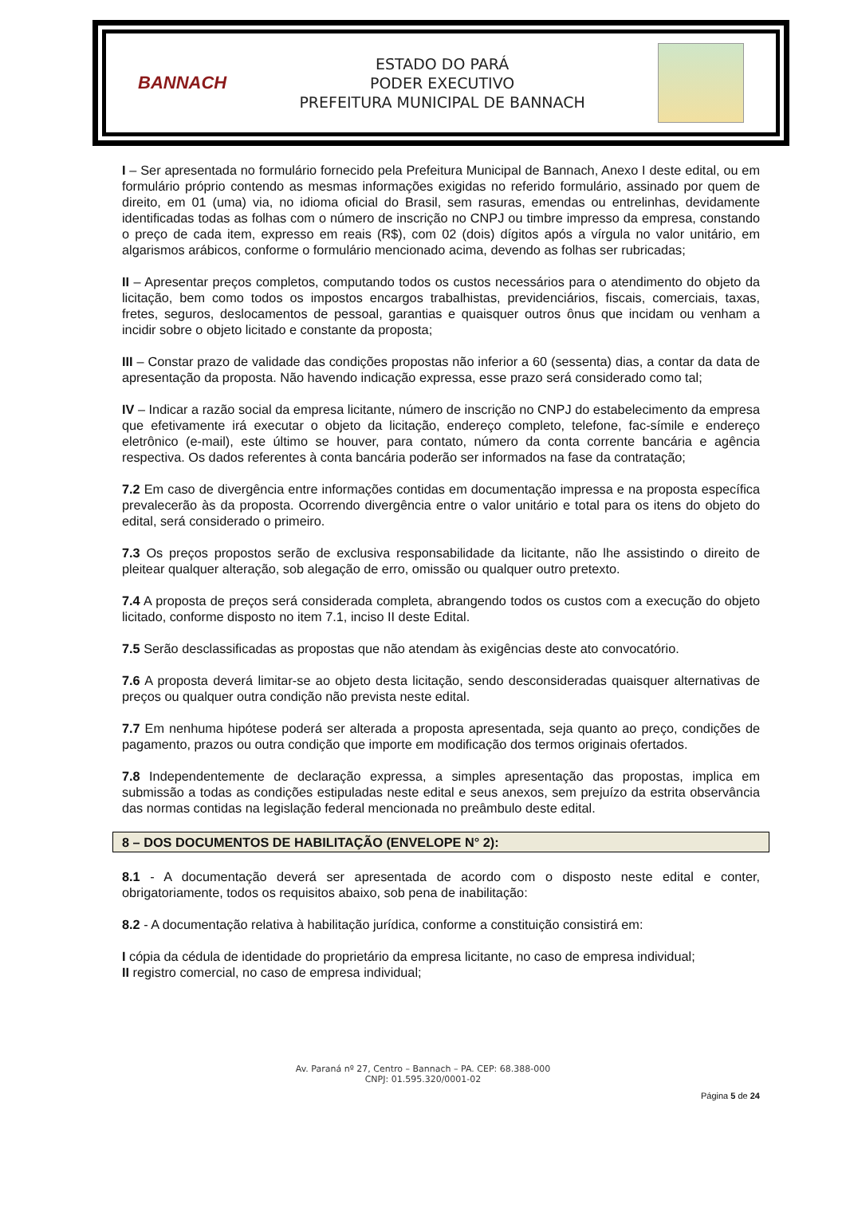BANNACH
ESTADO DO PARÁ
PODER EXECUTIVO
PREFEITURA MUNICIPAL DE BANNACH
I – Ser apresentada no formulário fornecido pela Prefeitura Municipal de Bannach, Anexo I deste edital, ou em formulário próprio contendo as mesmas informações exigidas no referido formulário, assinado por quem de direito, em 01 (uma) via, no idioma oficial do Brasil, sem rasuras, emendas ou entrelinhas, devidamente identificadas todas as folhas com o número de inscrição no CNPJ ou timbre impresso da empresa, constando o preço de cada item, expresso em reais (R$), com 02 (dois) dígitos após a vírgula no valor unitário, em algarismos arábicos, conforme o formulário mencionado acima, devendo as folhas ser rubricadas;
II – Apresentar preços completos, computando todos os custos necessários para o atendimento do objeto da licitação, bem como todos os impostos encargos trabalhistas, previdenciários, fiscais, comerciais, taxas, fretes, seguros, deslocamentos de pessoal, garantias e quaisquer outros ônus que incidam ou venham a incidir sobre o objeto licitado e constante da proposta;
III – Constar prazo de validade das condições propostas não inferior a 60 (sessenta) dias, a contar da data de apresentação da proposta. Não havendo indicação expressa, esse prazo será considerado como tal;
IV – Indicar a razão social da empresa licitante, número de inscrição no CNPJ do estabelecimento da empresa que efetivamente irá executar o objeto da licitação, endereço completo, telefone, fac-símile e endereço eletrônico (e-mail), este último se houver, para contato, número da conta corrente bancária e agência respectiva. Os dados referentes à conta bancária poderão ser informados na fase da contratação;
7.2 Em caso de divergência entre informações contidas em documentação impressa e na proposta específica prevalecerão às da proposta. Ocorrendo divergência entre o valor unitário e total para os itens do objeto do edital, será considerado o primeiro.
7.3 Os preços propostos serão de exclusiva responsabilidade da licitante, não lhe assistindo o direito de pleitear qualquer alteração, sob alegação de erro, omissão ou qualquer outro pretexto.
7.4 A proposta de preços será considerada completa, abrangendo todos os custos com a execução do objeto licitado, conforme disposto no item 7.1, inciso II deste Edital.
7.5 Serão desclassificadas as propostas que não atendam às exigências deste ato convocatório.
7.6 A proposta deverá limitar-se ao objeto desta licitação, sendo desconsideradas quaisquer alternativas de preços ou qualquer outra condição não prevista neste edital.
7.7 Em nenhuma hipótese poderá ser alterada a proposta apresentada, seja quanto ao preço, condições de pagamento, prazos ou outra condição que importe em modificação dos termos originais ofertados.
7.8 Independentemente de declaração expressa, a simples apresentação das propostas, implica em submissão a todas as condições estipuladas neste edital e seus anexos, sem prejuízo da estrita observância das normas contidas na legislação federal mencionada no preâmbulo deste edital.
8 – DOS DOCUMENTOS DE HABILITAÇÃO (ENVELOPE N° 2):
8.1 - A documentação deverá ser apresentada de acordo com o disposto neste edital e conter, obrigatoriamente, todos os requisitos abaixo, sob pena de inabilitação:
8.2 - A documentação relativa à habilitação jurídica, conforme a constituição consistirá em:
I cópia da cédula de identidade do proprietário da empresa licitante, no caso de empresa individual;
II registro comercial, no caso de empresa individual;
Av. Paraná nº 27, Centro – Bannach – PA. CEP: 68.388-000
CNPJ: 01.595.320/0001-02
Página 5 de 24